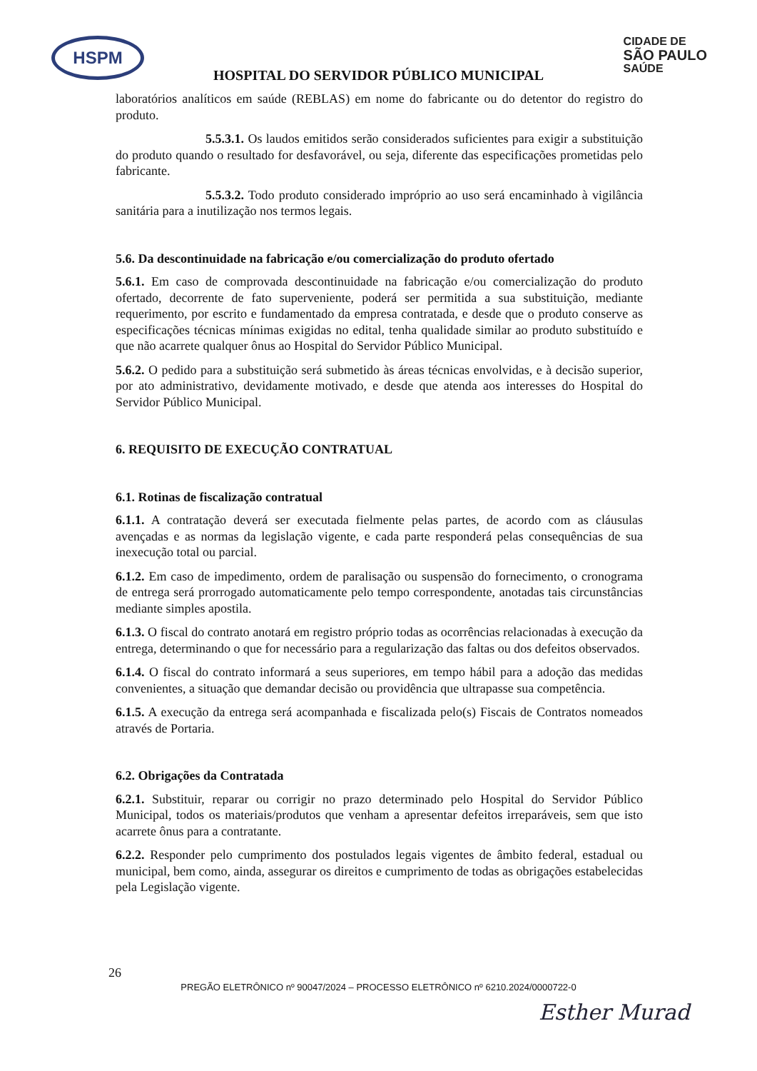HSPM
CIDADE DE
SÃO PAULO
SAÚDE
HOSPITAL DO SERVIDOR PÚBLICO MUNICIPAL
laboratórios analíticos em saúde (REBLAS) em nome do fabricante ou do detentor do registro do produto.
5.5.3.1. Os laudos emitidos serão considerados suficientes para exigir a substituição do produto quando o resultado for desfavorável, ou seja, diferente das especificações prometidas pelo fabricante.
5.5.3.2. Todo produto considerado impróprio ao uso será encaminhado à vigilância sanitária para a inutilização nos termos legais.
5.6. Da descontinuidade na fabricação e/ou comercialização do produto ofertado
5.6.1. Em caso de comprovada descontinuidade na fabricação e/ou comercialização do produto ofertado, decorrente de fato superveniente, poderá ser permitida a sua substituição, mediante requerimento, por escrito e fundamentado da empresa contratada, e desde que o produto conserve as especificações técnicas mínimas exigidas no edital, tenha qualidade similar ao produto substituído e que não acarrete qualquer ônus ao Hospital do Servidor Público Municipal.
5.6.2. O pedido para a substituição será submetido às áreas técnicas envolvidas, e à decisão superior, por ato administrativo, devidamente motivado, e desde que atenda aos interesses do Hospital do Servidor Público Municipal.
6. REQUISITO DE EXECUÇÃO CONTRATUAL
6.1. Rotinas de fiscalização contratual
6.1.1. A contratação deverá ser executada fielmente pelas partes, de acordo com as cláusulas avençadas e as normas da legislação vigente, e cada parte responderá pelas consequências de sua inexecução total ou parcial.
6.1.2. Em caso de impedimento, ordem de paralisação ou suspensão do fornecimento, o cronograma de entrega será prorrogado automaticamente pelo tempo correspondente, anotadas tais circunstâncias mediante simples apostila.
6.1.3. O fiscal do contrato anotará em registro próprio todas as ocorrências relacionadas à execução da entrega, determinando o que for necessário para a regularização das faltas ou dos defeitos observados.
6.1.4. O fiscal do contrato informará a seus superiores, em tempo hábil para a adoção das medidas convenientes, a situação que demandar decisão ou providência que ultrapasse sua competência.
6.1.5. A execução da entrega será acompanhada e fiscalizada pelo(s) Fiscais de Contratos nomeados através de Portaria.
6.2. Obrigações da Contratada
6.2.1. Substituir, reparar ou corrigir no prazo determinado pelo Hospital do Servidor Público Municipal, todos os materiais/produtos que venham a apresentar defeitos irreparáveis, sem que isto acarrete ônus para a contratante.
6.2.2. Responder pelo cumprimento dos postulados legais vigentes de âmbito federal, estadual ou municipal, bem como, ainda, assegurar os direitos e cumprimento de todas as obrigações estabelecidas pela Legislação vigente.
26
PREGÃO ELETRÔNICO nº 90047/2024 – PROCESSO ELETRÔNICO nº 6210.2024/0000722-0
Esther Murad